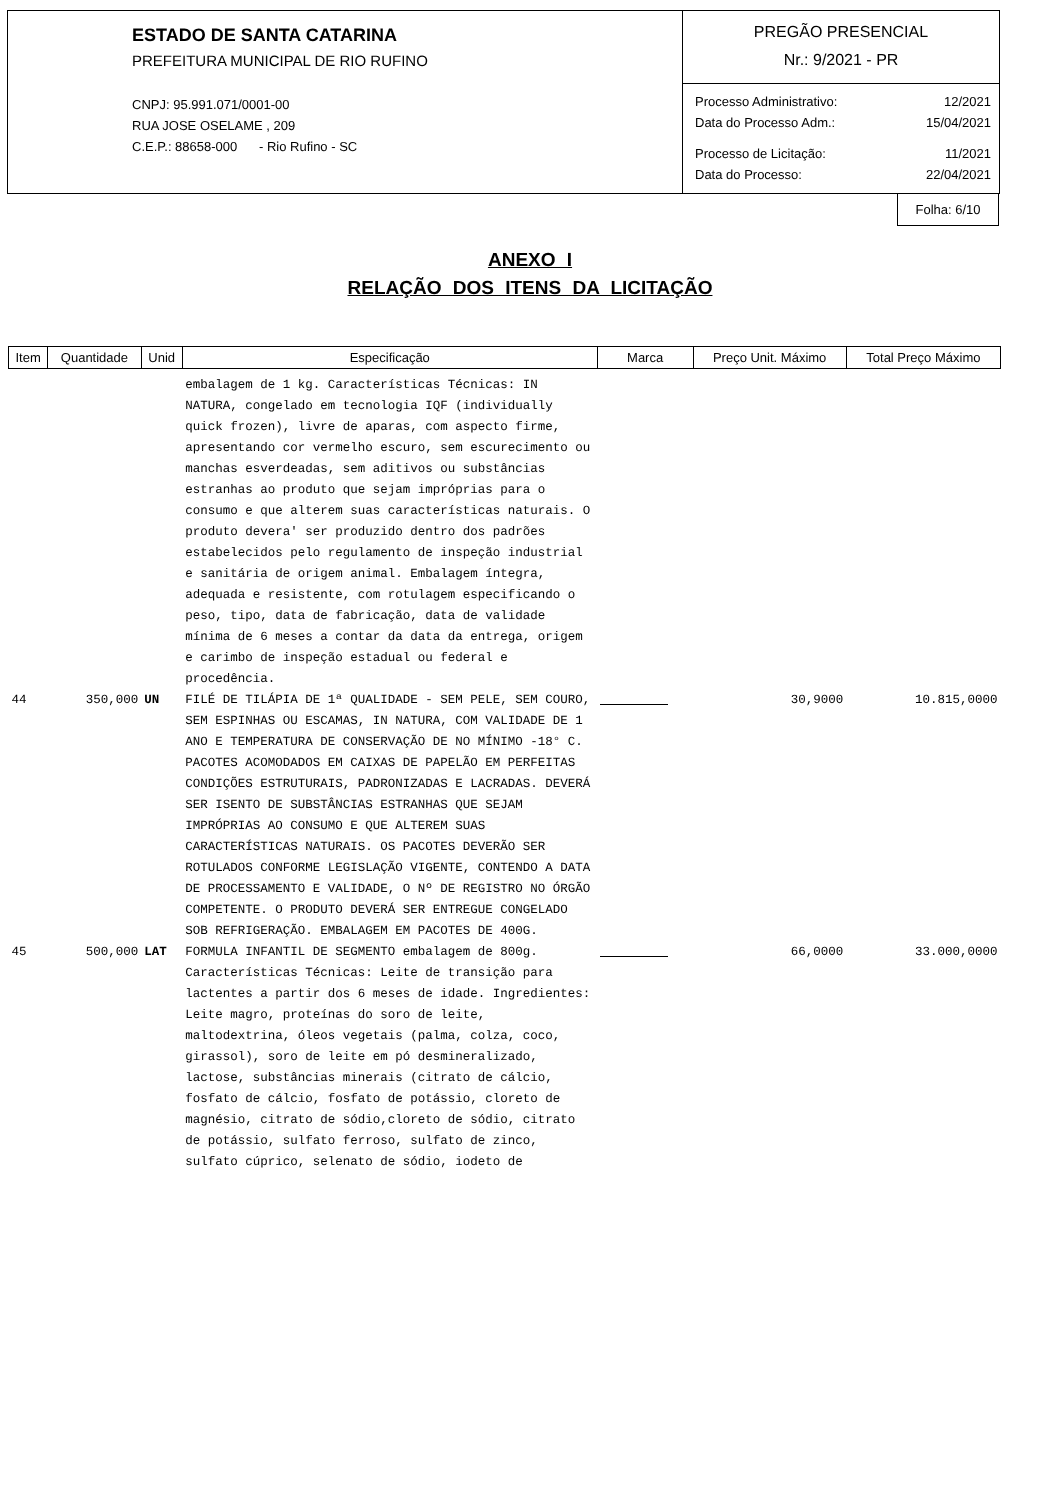ESTADO DE SANTA CATARINA
PREFEITURA MUNICIPAL DE RIO RUFINO
CNPJ: 95.991.071/0001-00
RUA JOSE OSELAME , 209
C.E.P.: 88658-000 - Rio Rufino - SC
PREGÃO PRESENCIAL
Nr.: 9/2021 - PR
Processo Administrativo: 12/2021
Data do Processo Adm.: 15/04/2021
Processo de Licitação: 11/2021
Data do Processo: 22/04/2021
Folha: 6/10
ANEXO I
RELAÇÃO DOS ITENS DA LICITAÇÃO
| Item | Quantidade | Unid | Especificação | Marca | Preço Unit. Máximo | Total Preço Máximo |
| --- | --- | --- | --- | --- | --- | --- |
| | | | embalagem de 1 kg. Características Técnicas: IN NATURA, congelado em tecnologia IQF (individually quick frozen), livre de aparas, com aspecto firme, apresentando cor vermelho escuro, sem escurecimento ou manchas esverdeadas, sem aditivos ou substâncias estranhas ao produto que sejam impróprias para o consumo e que alterem suas características naturais. O produto devera' ser produzido dentro dos padrões estabelecidos pelo regulamento de inspeção industrial e sanitária de origem animal. Embalagem íntegra, adequada e resistente, com rotulagem especificando o peso, tipo, data de fabricação, data de validade mínima de 6 meses a contar da data da entrega, origem e carimbo de inspeção estadual ou federal e procedência. | | | |
| 44 | 350,000 | UN | FILÉ DE TILÁPIA DE 1ª QUALIDADE - SEM PELE, SEM COURO, SEM ESPINHAS OU ESCAMAS, IN NATURA, COM VALIDADE DE 1 ANO E TEMPERATURA DE CONSERVAÇÃO DE NO MÍNIMO -18° C. PACOTES ACOMODADOS EM CAIXAS DE PAPELÃO EM PERFEITAS CONDIÇÕES ESTRUTURAIS, PADRONIZADAS E LACRADAS. DEVERÁ SER ISENTO DE SUBSTÂNCIAS ESTRANHAS QUE SEJAM IMPRÓPRIAS AO CONSUMO E QUE ALTEREM SUAS CARACTERÍSTICAS NATURAIS. OS PACOTES DEVERÃO SER ROTULADOS CONFORME LEGISLAÇÃO VIGENTE, CONTENDO A DATA DE PROCESSAMENTO E VALIDADE, O Nº DE REGISTRO NO ÓRGÃO COMPETENTE. O PRODUTO DEVERÁ SER ENTREGUE CONGELADO SOB REFRIGERAÇÃO. EMBALAGEM EM PACOTES DE 400G. | | 30,9000 | 10.815,0000 |
| 45 | 500,000 | LAT | FORMULA INFANTIL DE SEGMENTO embalagem de 800g. Características Técnicas: Leite de transição para lactentes a partir dos 6 meses de idade. Ingredientes: Leite magro, proteínas do soro de leite, maltodextrina, óleos vegetais (palma, colza, coco, girassol), soro de leite em pó desmineralizado, lactose, substâncias minerais (citrato de cálcio, fosfato de cálcio, fosfato de potássio, cloreto de magnésio, citrato de sódio,cloreto de sódio, citrato de potássio, sulfato ferroso, sulfato de zinco, sulfato cúprico, selenato de sódio, iodeto de | | 66,0000 | 33.000,0000 |